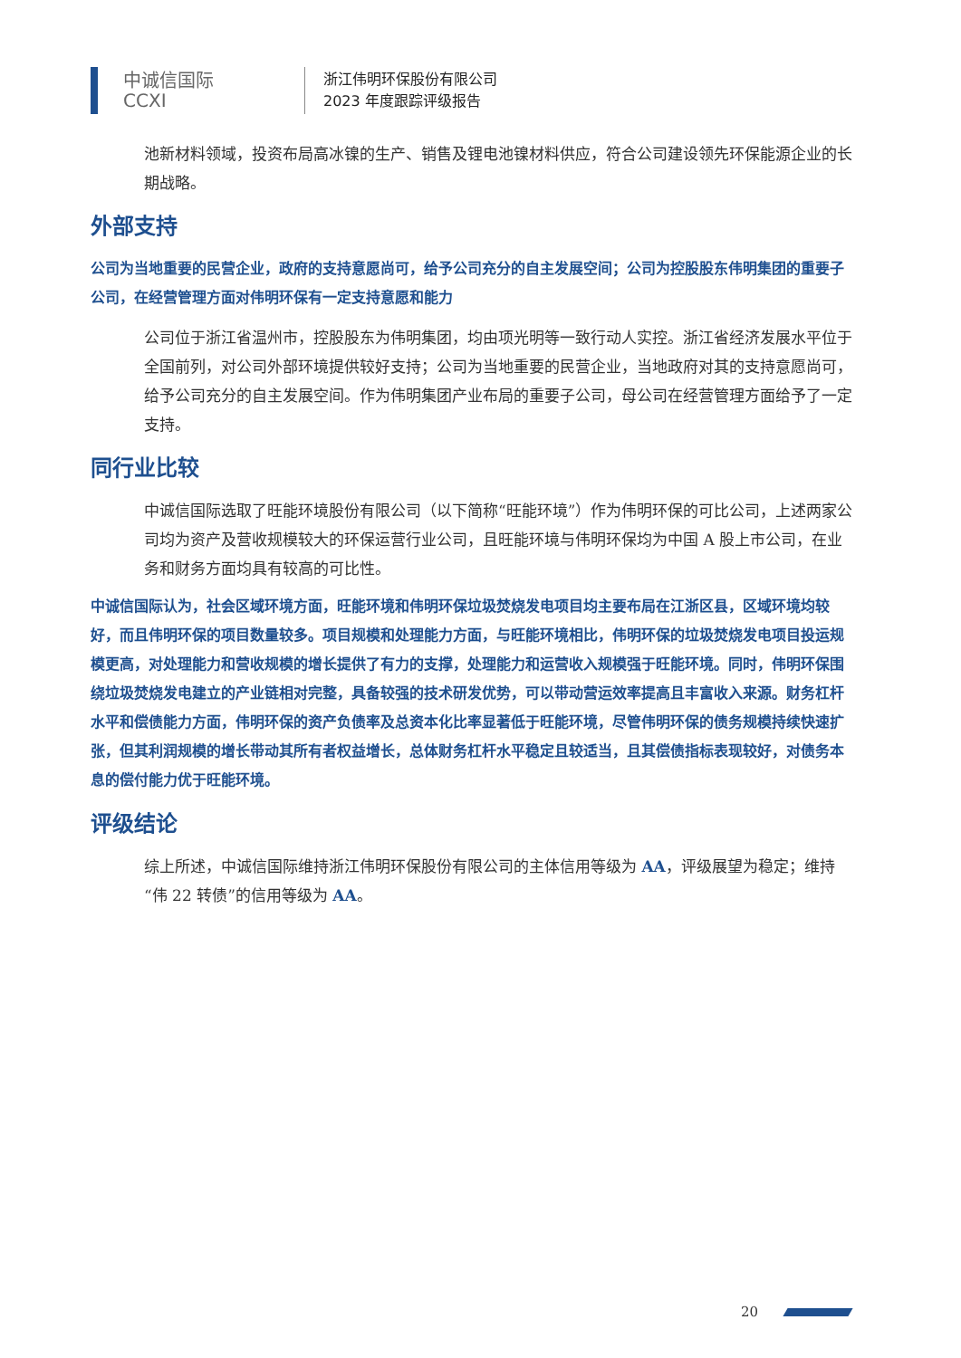中诚信国际
CCXI
浙江伟明环保股份有限公司
2023 年度跟踪评级报告
池新材料领域，投资布局高冰镍的生产、销售及锂电池镍材料供应，符合公司建设领先环保能源企业的长期战略。
外部支持
公司为当地重要的民营企业，政府的支持意愿尚可，给予公司充分的自主发展空间；公司为控股股东伟明集团的重要子公司，在经营管理方面对伟明环保有一定支持意愿和能力
公司位于浙江省温州市，控股股东为伟明集团，均由项光明等一致行动人实控。浙江省经济发展水平位于全国前列，对公司外部环境提供较好支持；公司为当地重要的民营企业，当地政府对其的支持意愿尚可，给予公司充分的自主发展空间。作为伟明集团产业布局的重要子公司，母公司在经营管理方面给予了一定支持。
同行业比较
中诚信国际选取了旺能环境股份有限公司（以下简称“旺能环境”）作为伟明环保的可比公司，上述两家公司均为资产及营收规模较大的环保运营行业公司，且旺能环境与伟明环保均为中国 A 股上市公司，在业务和财务方面均具有较高的可比性。
中诚信国际认为，社会区域环境方面，旺能环境和伟明环保垃圾焚烧发电项目均主要布局在江浙区县，区域环境均较好，而且伟明环保的项目数量较多。项目规模和处理能力方面，与旺能环境相比，伟明环保的垃圾焚烧发电项目投运规模更高，对处理能力和营收规模的增长提供了有力的支撑，处理能力和运营收入规模强于旺能环境。同时，伟明环保围绕垃圾焚烧发电建立的产业链相对完整，具备较强的技术研发优势，可以带动营运效率提高且丰富收入来源。财务杠杆水平和偿债能力方面，伟明环保的资产负债率及总资本化比率显著低于旺能环境，尽管伟明环保的债务规模持续快速扩张，但其利润规模的增长带动其所有者权益增长，总体财务杠杆水平稳定且较适当，且其偿债指标表现较好，对债务本息的偿付能力优于旺能环境。
评级结论
综上所述，中诚信国际维持浙江伟明环保股份有限公司的主体信用等级为 AA，评级展望为稳定；维持“伟 22 转债”的信用等级为 AA。
20